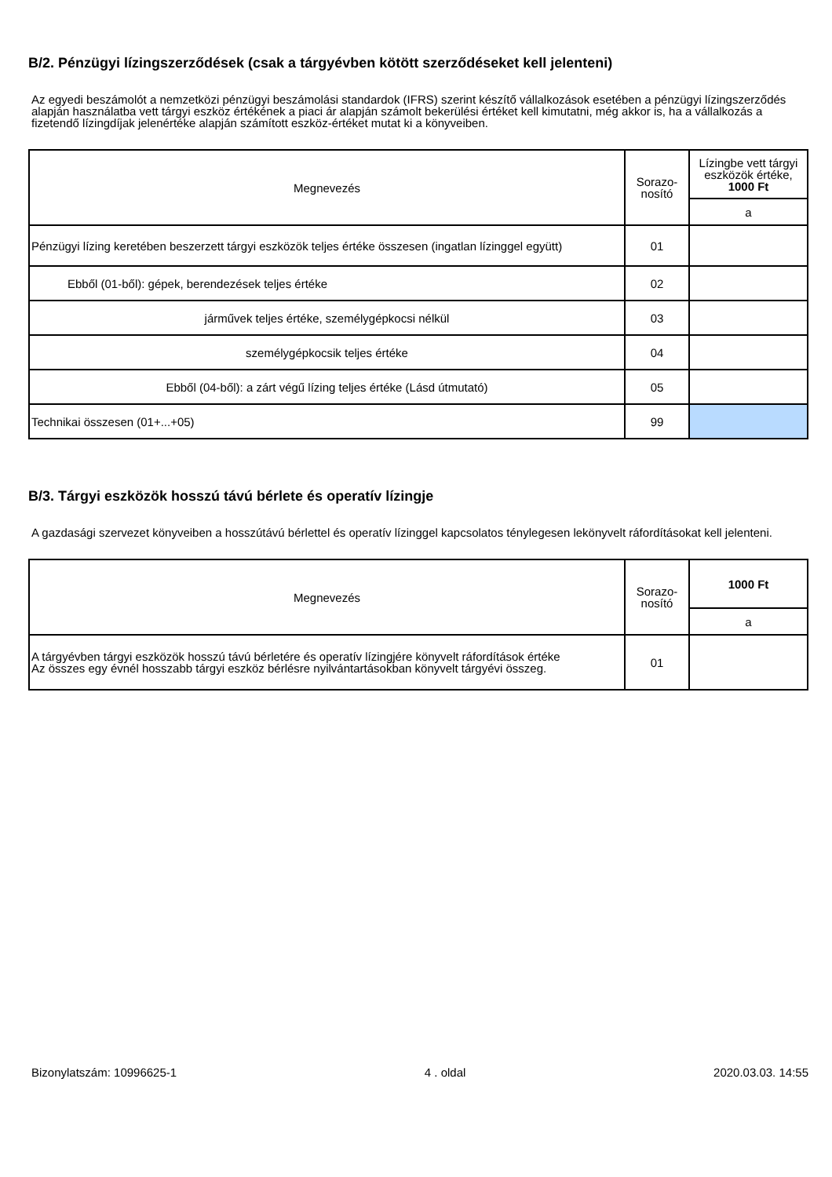B/2. Pénzügyi lízingszerződések (csak a tárgyévben kötött szerződéseket kell jelenteni)
Az egyedi beszámolót a nemzetközi pénzügyi beszámolási standardok (IFRS) szerint készítő vállalkozások esetében a pénzügyi lízingszerződés alapján használatba vett tárgyi eszköz értékének a piaci ár alapján számolt bekerülési értéket kell kimutatni, még akkor is, ha a vállalkozás a fizetendő lízingdíjak jelenértéke alapján számított eszköz-értéket mutat ki a könyveiben.
| Megnevezés | Sorazo- nosító | Lízingbe vett tárgyi eszközök értéke, 1000 Ft |
| --- | --- | --- |
| | | a |
| Pénzügyi lízing keretében beszerzett tárgyi eszközök teljes értéke összesen (ingatlan lízinggel együtt) | 01 | |
| Ebből (01-ből): gépek, berendezések teljes értéke | 02 | |
| járművek teljes értéke, személygépkocsi nélkül | 03 | |
| személygépkocsik teljes értéke | 04 | |
| Ebből (04-ből): a zárt végű lízing teljes értéke (Lásd útmutató) | 05 | |
| Technikai összesen (01+...+05) | 99 | |
B/3. Tárgyi eszközök hosszú távú bérlete és operatív lízingje
A gazdasági szervezet könyveiben a hosszútávú bérlettel és operatív lízinggel kapcsolatos ténylegesen lekönyvelt ráfordításokat kell jelenteni.
| Megnevezés | Sorazo- nosító | 1000 Ft |
| --- | --- | --- |
| | | a |
| A tárgyévben tárgyi eszközök hosszú távú bérletére és operatív lízingjére könyvelt ráfordítások értéke Az összes egy évnél hosszabb tárgyi eszköz bérlésre nyilvántartásokban könyvelt tárgyévi összeg. | 01 | |
Bizonylatszám: 10996625-1 4 . oldal 2020.03.03. 14:55